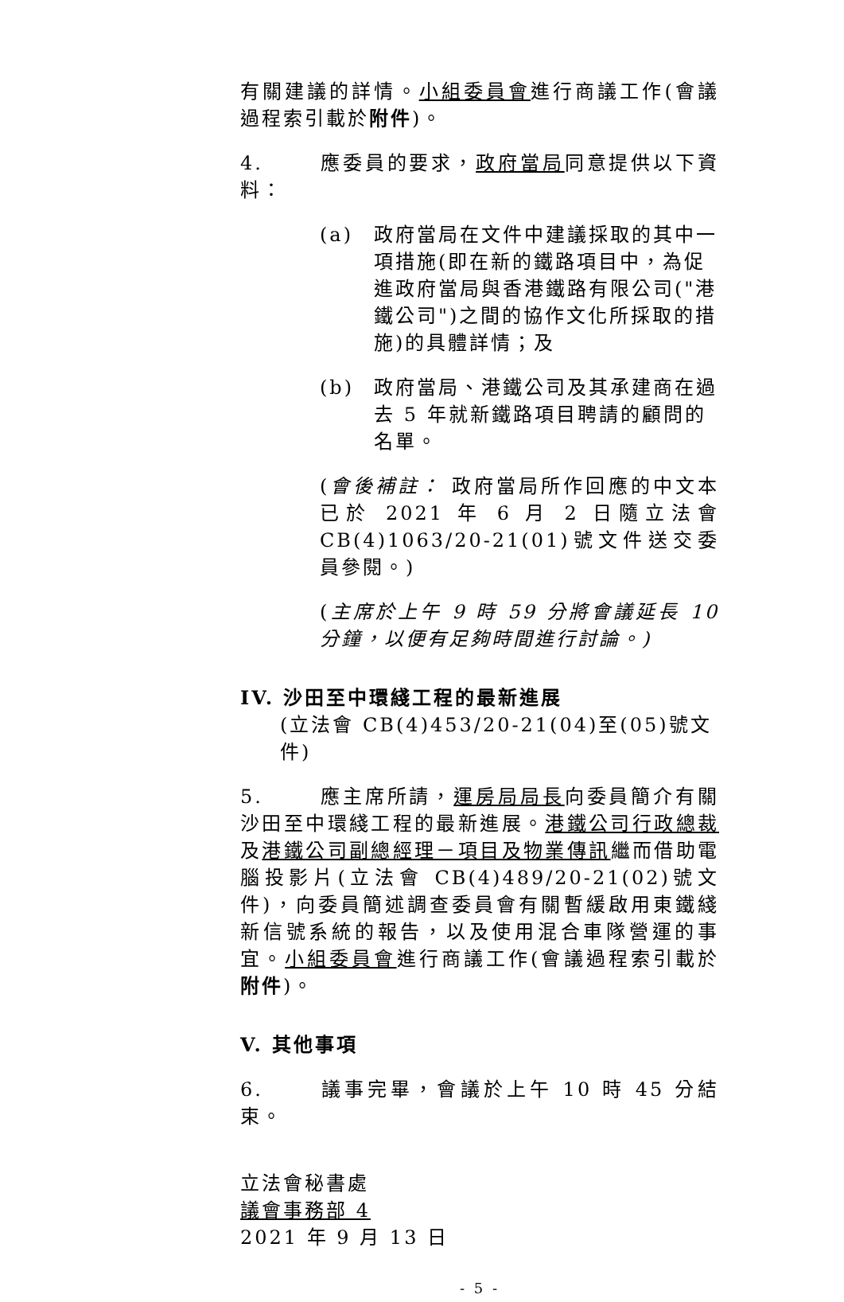有關建議的詳情。小組委員會進行商議工作(會議過程索引載於附件)。
4. 應委員的要求，政府當局同意提供以下資料：
(a) 政府當局在文件中建議採取的其中一項措施(即在新的鐵路項目中，為促進政府當局與香港鐵路有限公司("港鐵公司")之間的協作文化所採取的措施)的具體詳情；及
(b) 政府當局、港鐵公司及其承建商在過去 5 年就新鐵路項目聘請的顧問的名單。
(會後補註： 政府當局所作回應的中文本已於 2021 年 6 月 2 日隨立法會 CB(4)1063/20-21(01)號文件送交委員參閱。)
(主席於上午 9 時 59 分將會議延長 10 分鐘，以便有足夠時間進行討論。)
IV. 沙田至中環綫工程的最新進展
(立法會 CB(4)453/20-21(04)至(05)號文件)
5. 應主席所請，運房局局長向委員簡介有關沙田至中環綫工程的最新進展。港鐵公司行政總裁及港鐵公司副總經理－項目及物業傳訊繼而借助電腦投影片(立法會 CB(4)489/20-21(02)號文件)，向委員簡述調查委員會有關暫緩啟用東鐵綫新信號系統的報告，以及使用混合車隊營運的事宜。小組委員會進行商議工作(會議過程索引載於附件)。
V. 其他事項
6. 議事完畢，會議於上午 10 時 45 分結束。
立法會秘書處
議會事務部 4
2021 年 9 月 13 日
- 5 -